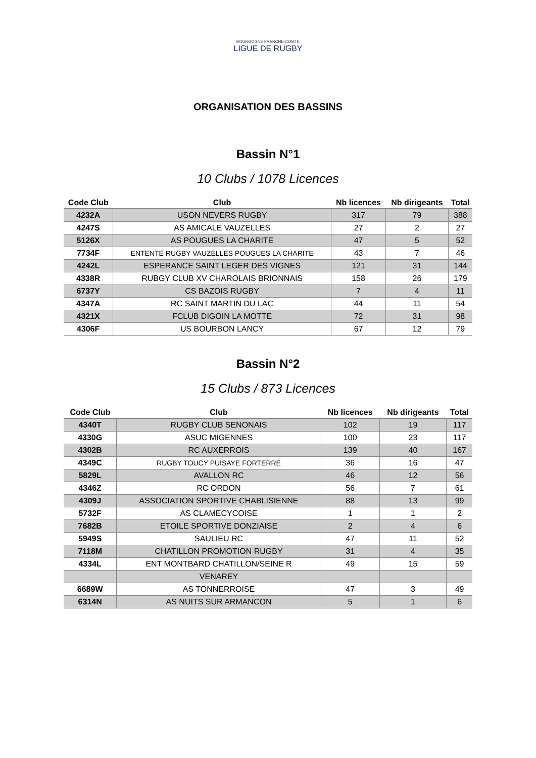BOURGOGNE FRANCHE-COMTE
LIGUE DE RUGBY
ORGANISATION DES BASSINS
Bassin N°1
10 Clubs / 1078 Licences
| Code Club | Club | Nb licences | Nb dirigeants | Total |
| --- | --- | --- | --- | --- |
| 4232A | USON NEVERS RUGBY | 317 | 79 | 388 |
| 4247S | AS AMICALE VAUZELLES | 27 | 2 | 27 |
| 5126X | AS POUGUES LA CHARITE | 47 | 5 | 52 |
| 7734F | ENTENTE RUGBY VAUZELLES POUGUES LA CHARITE | 43 | 7 | 46 |
| 4242L | ESPERANCE SAINT LEGER DES VIGNES | 121 | 31 | 144 |
| 4338R | RUBGY CLUB XV CHAROLAIS BRIONNAIS | 158 | 26 | 179 |
| 6737Y | CS BAZOIS RUGBY | 7 | 4 | 11 |
| 4347A | RC SAINT MARTIN DU LAC | 44 | 11 | 54 |
| 4321X | FCLUB DIGOIN LA MOTTE | 72 | 31 | 98 |
| 4306F | US BOURBON LANCY | 67 | 12 | 79 |
Bassin N°2
15 Clubs / 873 Licences
| Code Club | Club | Nb licences | Nb dirigeants | Total |
| --- | --- | --- | --- | --- |
| 4340T | RUGBY CLUB SENONAIS | 102 | 19 | 117 |
| 4330G | ASUC MIGENNES | 100 | 23 | 117 |
| 4302B | RC AUXERROIS | 139 | 40 | 167 |
| 4349C | RUGBY TOUCY PUISAYE FORTERRE | 36 | 16 | 47 |
| 5829L | AVALLON RC | 46 | 12 | 56 |
| 4346Z | RC ORDON | 56 | 7 | 61 |
| 4309J | ASSOCIATION SPORTIVE CHABLISIENNE | 88 | 13 | 99 |
| 5732F | AS CLAMECYCOISE | 1 | 1 | 2 |
| 7682B | ETOILE SPORTIVE DONZIAISE | 2 | 4 | 6 |
| 5949S | SAULIEU RC | 47 | 11 | 52 |
| 7118M | CHATILLON PROMOTION RUGBY | 31 | 4 | 35 |
| 4334L | ENT MONTBARD CHATILLON/SEINE R | 49 | 15 | 59 |
| | VENAREY | | | |
| 6689W | AS TONNERROISE | 47 | 3 | 49 |
| 6314N | AS NUITS SUR ARMANCON | 5 | 1 | 6 |